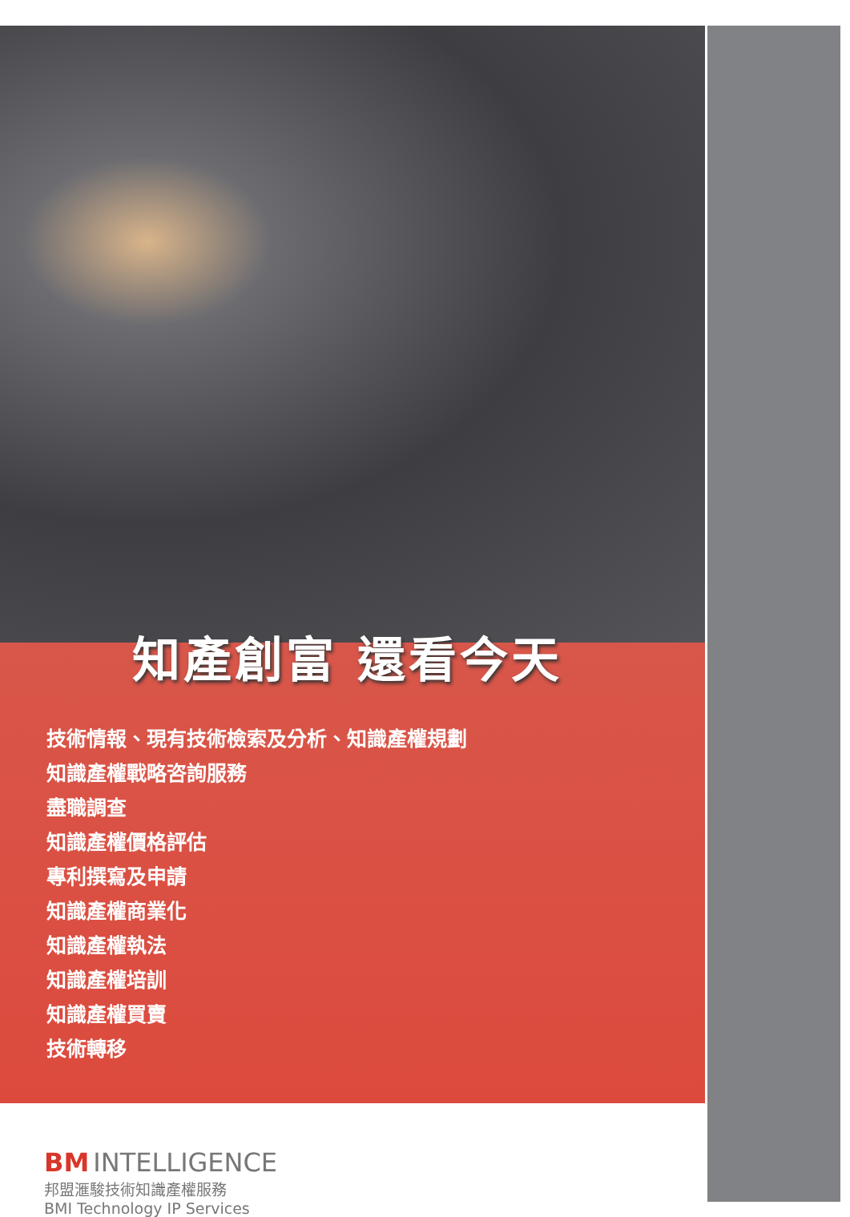知產創富 還看今天
技術情報、現有技術檢索及分析、知識產權規劃
知識產權戰略咨詢服務
盡職調查
知識產權價格評估
專利撰寫及申請
知識產權商業化
知識產權執法
知識產權培訓
知識產權買賣
技術轉移
BM INTELLIGENCE
邦盟滙駿技術知識產權服務
BMI Technology IP Services